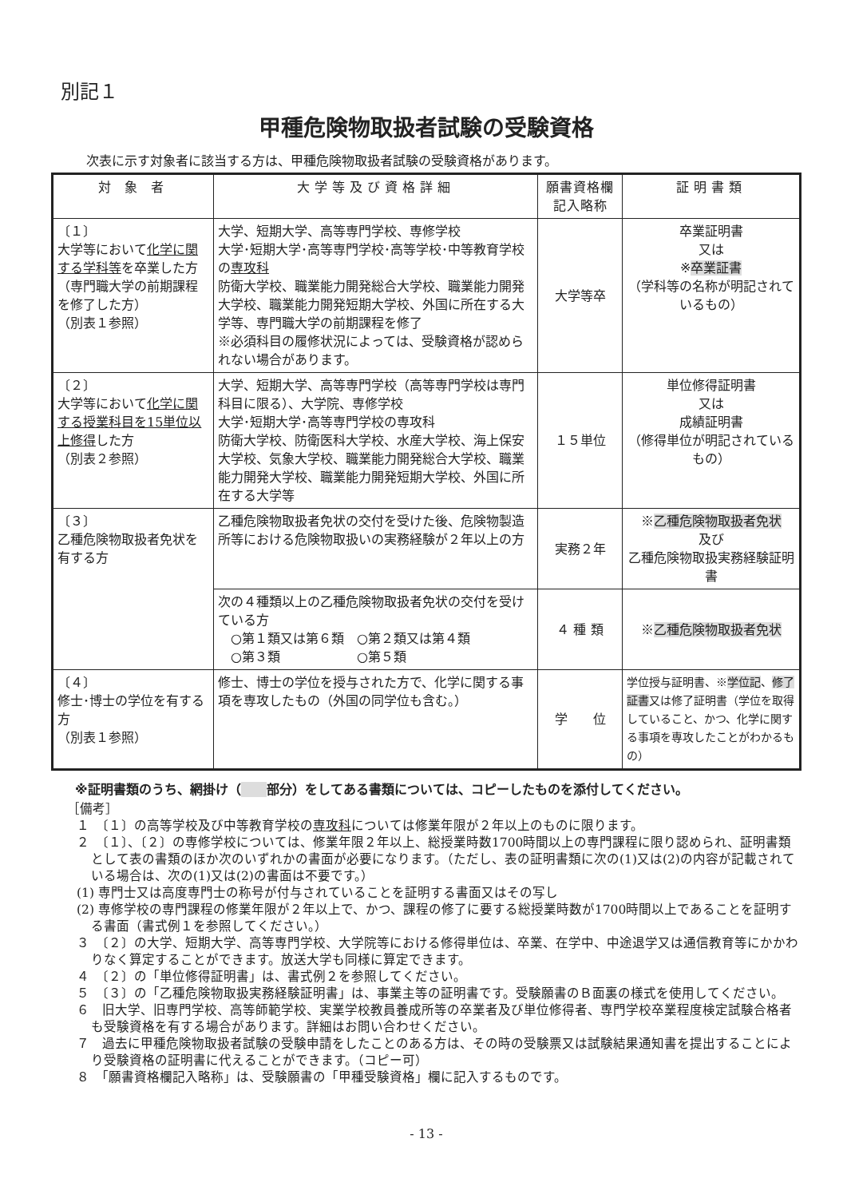別記１
甲種危険物取扱者試験の受験資格
次表に示す対象者に該当する方は、甲種危険物取扱者試験の受験資格があります。
| 対 象 者 | 大学等及び資格詳細 | 願書資格欄 記入略称 | 証明書類 |
| --- | --- | --- | --- |
| 〔１〕 大学等において 化学に関する学科等 を卒業した方（専門職大学の前期課程を修了した方） （別表１参照） | 大学、短期大学、高等専門学校、専修学校 大学･短期大学･高等専門学校･高等学校･中等教育学校の 専攻科 防衛大学校、職業能力開発総合大学校、職業能力開発大学校、職業能力開発短期大学校、外国に所在する大学等、専門職大学の前期課程を修了 ※必須科目の履修状況によっては、受験資格が認められない場合があります。 | 大学等卒 | 卒業証明書 又は ※ 卒業証書 （学科等の名称が明記されているもの） |
| 〔２〕 大学等において 化学に関する授業科目を15単位以上修得 した方 （別表２参照） | 大学、短期大学、高等専門学校（高等専門学校は専門科目に限る）、大学院、専修学校 大学･短期大学･高等専門学校の専攻科 防衛大学校、防衛医科大学校、水産大学校、海上保安大学校、気象大学校、職業能力開発総合大学校、職業能力開発大学校、職業能力開発短期大学校、外国に所在する大学等 | １５単位 | 単位修得証明書 又は 成績証明書 （修得単位が明記されているもの） |
| 〔３〕 乙種危険物取扱者免状を有する方 | 乙種危険物取扱者免状の交付を受けた後、危険物製造所等における危険物取扱いの実務経験が２年以上の方 | 実務２年 | ※ 乙種危険物取扱者免状 及び 乙種危険物取扱実務経験証明書 |
| | 次の４種類以上の乙種危険物取扱者免状の交付を受けている方 ○第１類又は第６類 ○第２類又は第４類 ○第３類 ○第５類 | ４ 種 類 | ※ 乙種危険物取扱者免状 |
| 〔４〕 修士･博士の学位を有する方 （別表１参照） | 修士、博士の学位を授与された方で、化学に関する事項を専攻したもの（外国の同学位も含む。） | 学 位 | 学位授与証明書、※ 学位記 、 修了証書 又は修了証明書（学位を取得していること、かつ、化学に関する事項を専攻したことがわかるもの） |
※証明書類のうち、網掛け（　　 部分）をしてある書類については、コピーしたものを添付してください。
［備考］
１　〔１〕の高等学校及び中等教育学校の専攻科については修業年限が２年以上のものに限ります。
２　〔１〕、〔２〕の専修学校については、修業年限２年以上、総授業時数1700時間以上の専門課程に限り認められ、証明書類として表の書類のほか次のいずれかの書面が必要になります。（ただし、表の証明書類に次の(1)又は(2)の内容が記載されている場合は、次の(1)又は(2)の書面は不要です。）
(1) 専門士又は高度専門士の称号が付与されていることを証明する書面又はその写し
(2) 専修学校の専門課程の修業年限が２年以上で、かつ、課程の修了に要する総授業時数が1700時間以上であることを証明する書面（書式例１を参照してください。）
３　〔２〕の大学、短期大学、高等専門学校、大学院等における修得単位は、卒業、在学中、中途退学又は通信教育等にかかわりなく算定することができます。放送大学も同様に算定できます。
４　〔２〕の「単位修得証明書」は、書式例２を参照してください。
５　〔３〕の「乙種危険物取扱実務経験証明書」は、事業主等の証明書です。受験願書のＢ面裏の様式を使用してください。
６　旧大学、旧専門学校、高等師範学校、実業学校教員養成所等の卒業者及び単位修得者、専門学校卒業程度検定試験合格者も受験資格を有する場合があります。詳細はお問い合わせください。
７　過去に甲種危険物取扱者試験の受験申請をしたことのある方は、その時の受験票又は試験結果通知書を提出することにより受験資格の証明書に代えることができます。（コピー可）
８　「願書資格欄記入略称」は、受験願書の「甲種受験資格」欄に記入するものです。
- 13 -